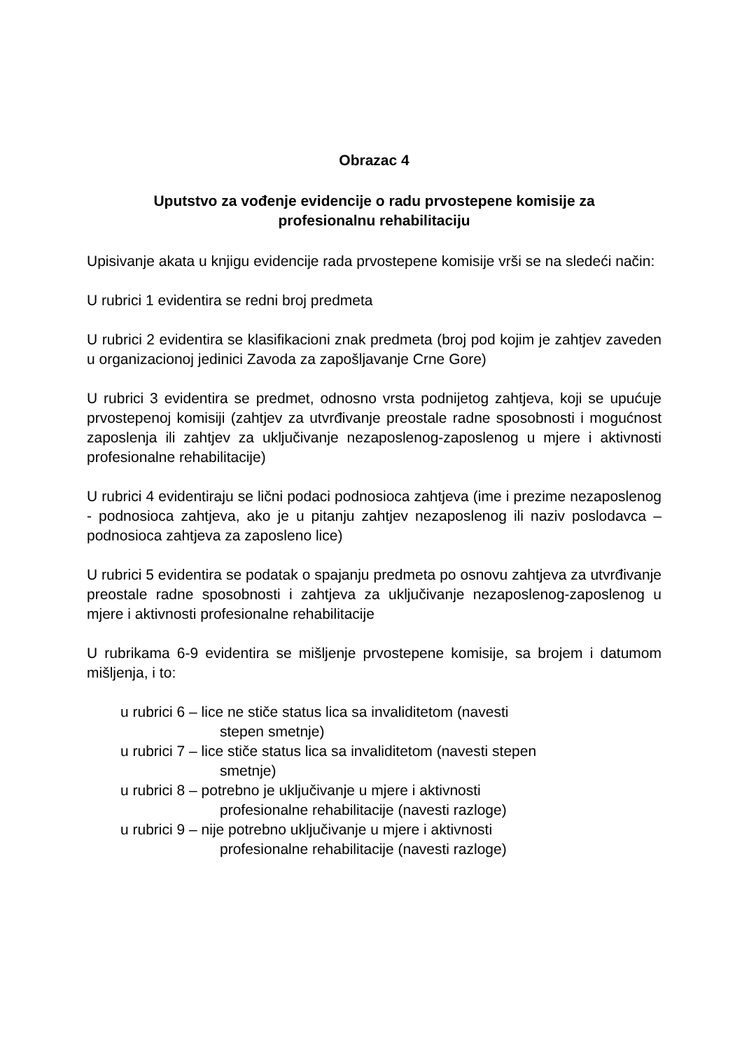Obrazac 4
Uputstvo za vođenje evidencije o radu prvostepene komisije za
profesionalnu rehabilitaciju
Upisivanje akata u knjigu evidencije rada prvostepene komisije vrši se na sledeći način:
U rubrici 1 evidentira se redni broj predmeta
U rubrici 2 evidentira se klasifikacioni znak predmeta (broj pod kojim je zahtjev zaveden u organizacionoj jedinici Zavoda za zapošljavanje Crne Gore)
U rubrici 3 evidentira se predmet, odnosno vrsta podnijetog zahtjeva, koji se upućuje prvostepenoj komisiji (zahtjev za utvrđivanje preostale radne sposobnosti i mogućnost zaposlenja ili zahtjev za uključivanje nezaposlenog-zaposlenog u mjere i aktivnosti profesionalne rehabilitacije)
U rubrici 4 evidentiraju se lični podaci podnosioca zahtjeva (ime i prezime nezaposlenog - podnosioca zahtjeva, ako je u pitanju zahtjev nezaposlenog ili naziv poslodavca – podnosioca zahtjeva za zaposleno lice)
U rubrici 5 evidentira se podatak o spajanju predmeta po osnovu zahtjeva za utvrđivanje preostale radne sposobnosti i zahtjeva za uključivanje nezaposlenog-zaposlenog u mjere i aktivnosti profesionalne rehabilitacije
U rubrikama 6-9 evidentira se mišljenje prvostepene komisije, sa brojem i datumom mišljenja, i to:
u rubrici 6 – lice ne stiče status lica sa invaliditetom (navesti
stepen smetnje)
u rubrici 7 – lice stiče status lica sa invaliditetom (navesti stepen
smetnje)
u rubrici 8 – potrebno je uključivanje u mjere i aktivnosti
profesionalne rehabilitacije (navesti razloge)
u rubrici 9 – nije potrebno uključivanje u mjere i aktivnosti
profesionalne rehabilitacije (navesti razloge)